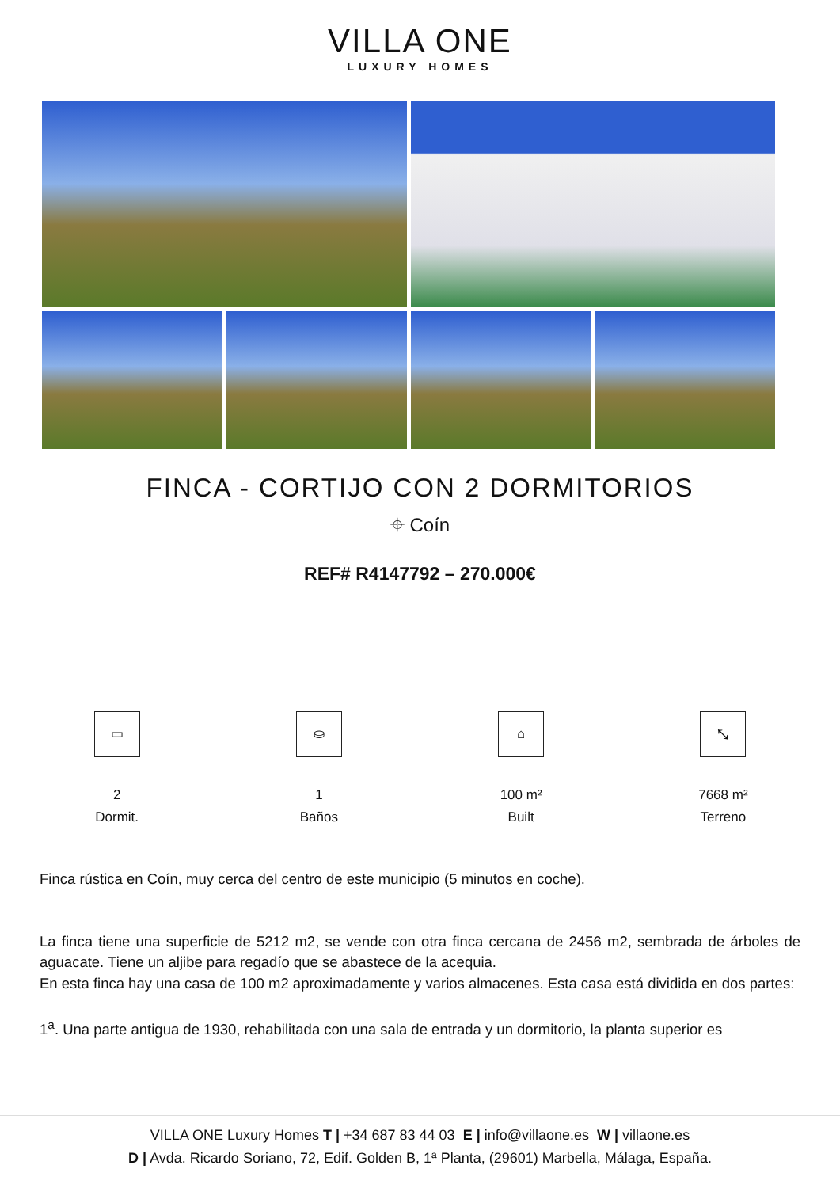VILLA ONE
LUXURY HOMES
FINCA - CORTIJO CON 2 DORMITORIOS
⌖ Coín
REF# R4147792 – 270.000€
▭
2
Dormit.
⛀
1
Baños
⌂
100 m²
Built
⤡
7668 m²
Terreno
Finca rústica en Coín, muy cerca del centro de este municipio (5 minutos en coche).
La finca tiene una superficie de 5212 m2, se vende con otra finca cercana de 2456 m2, sembrada de árboles de aguacate. Tiene un aljibe para regadío que se abastece de la acequia.
En esta finca hay una casa de 100 m2 aproximadamente y varios almacenes. Esta casa está dividida en dos partes:
1<sup>a</sup>. Una parte antigua de 1930, rehabilitada con una sala de entrada y un dormitorio, la planta superior es
VILLA ONE Luxury Homes T | +34 687 83 44 03 E | info@villaone.es W | villaone.es
D | Avda. Ricardo Soriano, 72, Edif. Golden B, 1ª Planta, (29601) Marbella, Málaga, España.